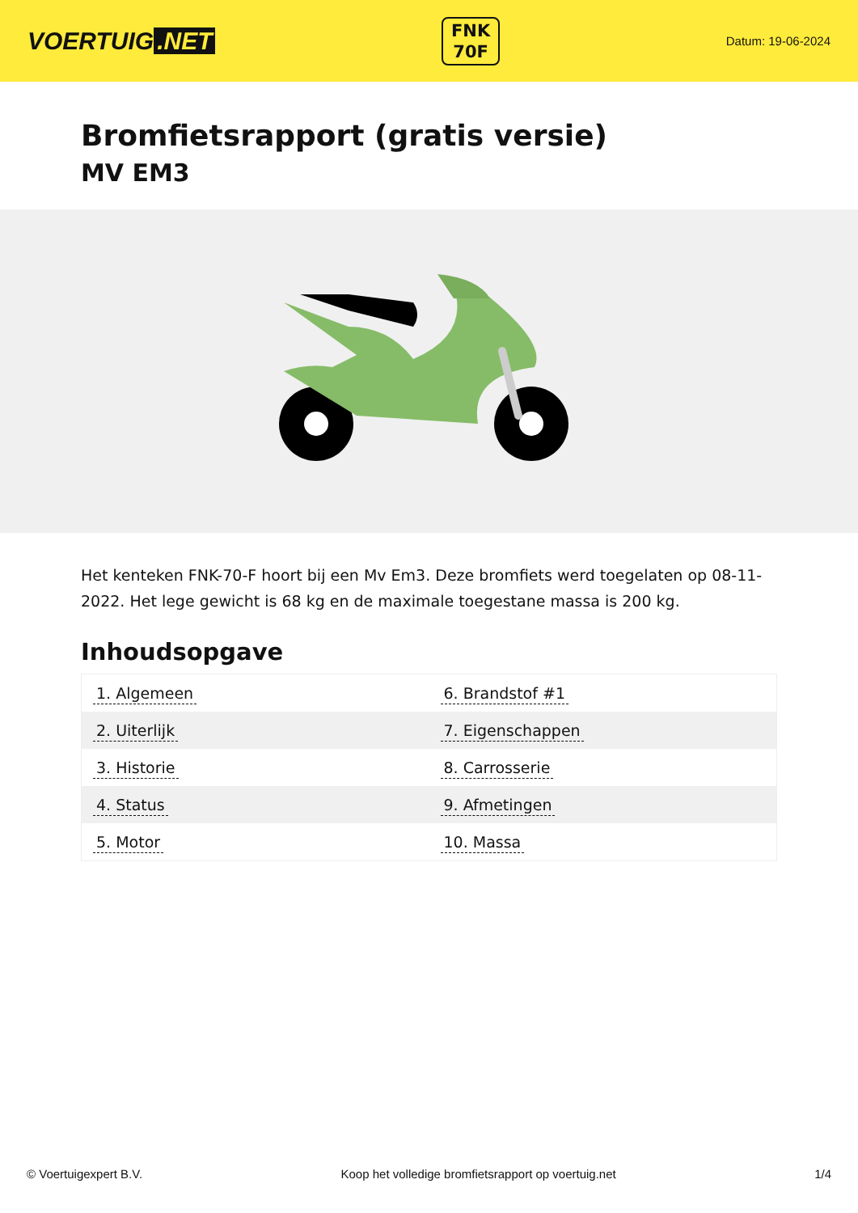VOERTUIG.NET
FNK
70F
Datum: 19-06-2024
Bromfietsrapport (gratis versie)
MV EM3
Het kenteken FNK-70-F hoort bij een Mv Em3. Deze bromfiets werd toegelaten op 08-11-2022. Het lege gewicht is 68 kg en de maximale toegestane massa is 200 kg.
Inhoudsopgave
| 1. Algemeen | 6. Brandstof #1 |
| 2. Uiterlijk | 7. Eigenschappen |
| 3. Historie | 8. Carrosserie |
| 4. Status | 9. Afmetingen |
| 5. Motor | 10. Massa |
© Voertuigexpert B.V. Koop het volledige bromfietsrapport op voertuig.net 1/4